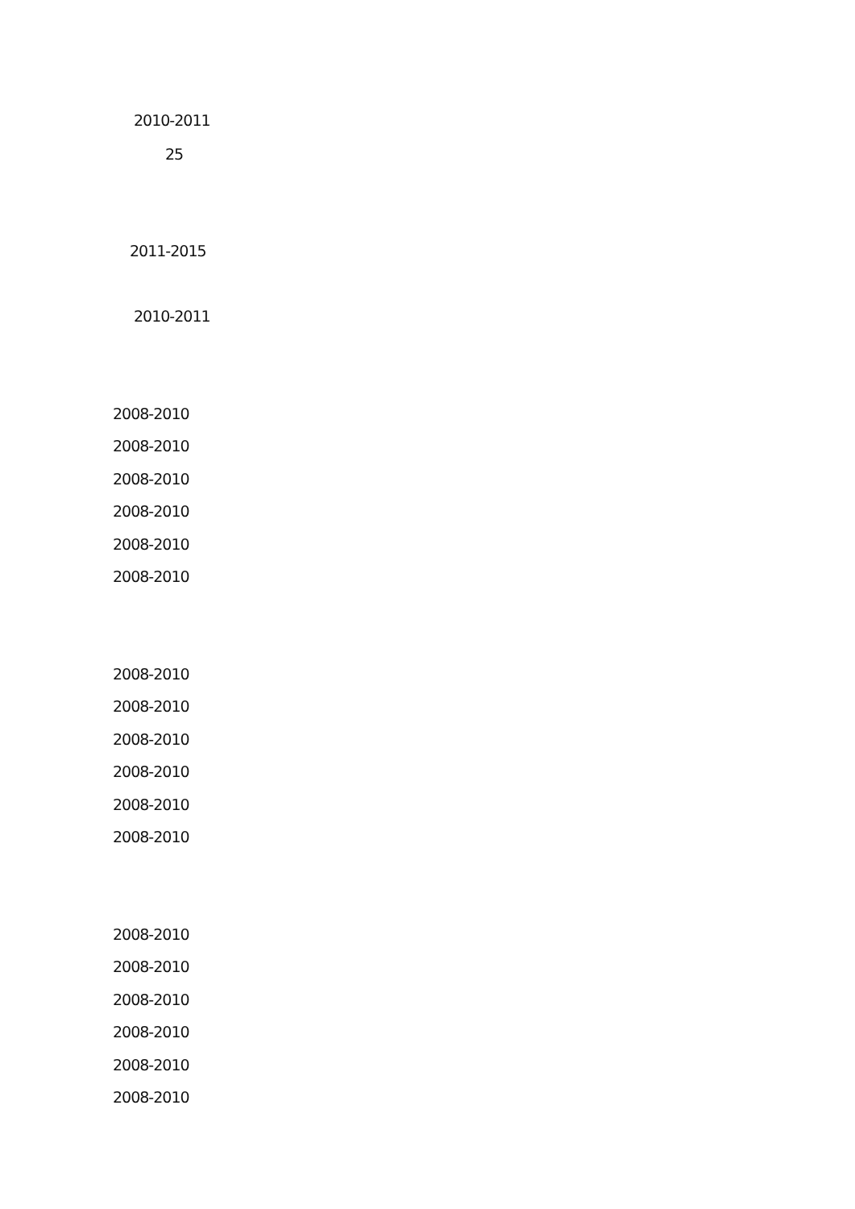2010-2011
25
2011-2015
2010-2011
2008-2010
2008-2010
2008-2010
2008-2010
2008-2010
2008-2010
2008-2010
2008-2010
2008-2010
2008-2010
2008-2010
2008-2010
2008-2010
2008-2010
2008-2010
2008-2010
2008-2010
2008-2010